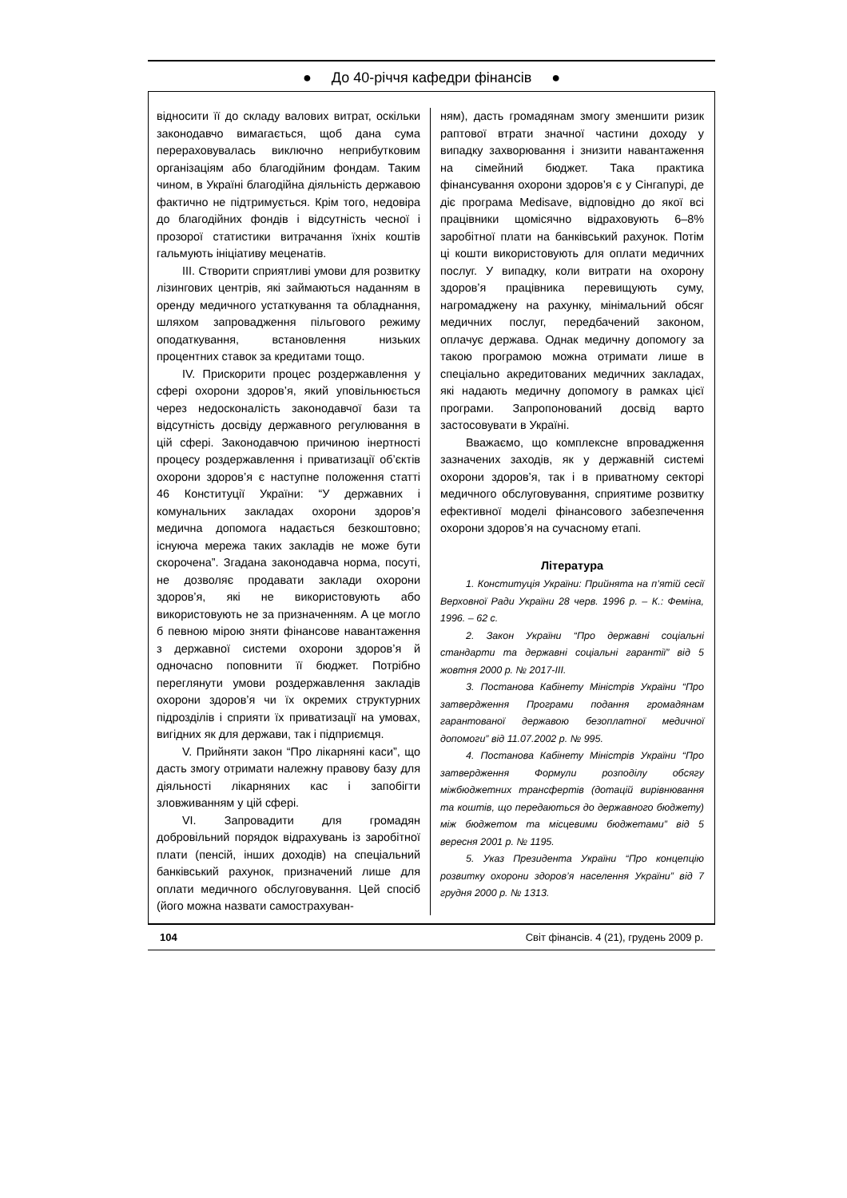● До 40-річчя кафедри фінансів ●
відносити її до складу валових витрат, оскільки законодавчо вимагається, щоб дана сума перераховувалась виключно неприбутковим організаціям або благодійним фондам. Таким чином, в Україні благодійна діяльність державою фактично не підтримується. Крім того, недовіра до благодійних фондів і відсутність чесної і прозорої статистики витрачання їхніх коштів гальмують ініціативу меценатів.
III. Створити сприятливі умови для розвитку лізингових центрів, які займаються наданням в оренду медичного устаткування та обладнання, шляхом запровадження пільгового режиму оподаткування, встановлення низьких процентних ставок за кредитами тощо.
IV. Прискорити процес роздержавлення у сфері охорони здоров’я, який уповільнюється через недосконаліcть законодавчої бази та відсутність досвіду державного регулювання в цій сфері. Законодавчою причиною інертності процесу роздержавлення і приватизації об’єктів охорони здоров’я є наступне положення статті 46 Конституції України: “У державних і комунальних закладах охорони здоров’я медична допомога надається безкоштовно; існуюча мережа таких закладів не може бути скорочена”. Згадана законодавча норма, посуті, не дозволяє продавати заклади охорони здоров’я, які не використовують або використовують не за призначенням. А це могло б певною мірою зняти фінансове навантаження з державної системи охорони здоров’я й одночасно поповнити її бюджет. Потрібно переглянути умови роздержавлення закладів охорони здоров’я чи їх окремих структурних підрозділів і сприяти їх приватизації на умовах, вигідних як для держави, так і підприємця.
V. Прийняти закон “Про лікарняні каси”, що дасть змогу отримати належну правову базу для діяльності лікарняних кас і запобігти зловживанням у цій сфері.
VI. Запровадити для громадян добровільний порядок відрахувань із заробітної плати (пенсій, інших доходів) на спеціальний банківський рахунок, призначений лише для оплати медичного обслуговування. Цей спосіб (його можна назвати самострахуван-
ням), дасть громадянам змогу зменшити ризик раптової втрати значної частини доходу у випадку захворювання і знизити навантаження на сімейний бюджет. Така практика фінансування охорони здоров’я є у Сінгапурі, де діє програма Medisave, відповідно до якої всі працівники щомісячно відраховують 6–8% заробітної плати на банківський рахунок. Потім ці кошти використовують для оплати медичних послуг. У випадку, коли витрати на охорону здоров’я працівника перевищують суму, нагромаджену на рахунку, мінімальний обсяг медичних послуг, передбачений законом, оплачує держава. Однак медичну допомогу за такою програмою можна отримати лише в спеціально акредитованих медичних закладах, які надають медичну допомогу в рамках цієї програми. Запропонований досвід варто застосовувати в Україні.
Вважаємо, що комплексне впровадження зазначених заходів, як у державній системі охорони здоров’я, так і в приватному секторі медичного обслуговування, сприятиме розвитку ефективної моделі фінансового забезпечення охорони здоров’я на сучасному етапі.
Література
1. Конституція України: Прийнята на п’ятій сесії Верховної Ради України 28 черв. 1996 р. – К.: Феміна, 1996. – 62 с.
2. Закон України “Про державні соціальні стандарти та державні соціальні гарантії” від 5 жовтня 2000 р. № 2017-III.
3. Постанова Кабінету Міністрів України “Про затвердження Програми подання громадянам гарантованої державою безоплатної медичної допомоги” від 11.07.2002 р. № 995.
4. Постанова Кабінету Міністрів України “Про затвердження Формули розподілу обсягу міжбюджетних трансфертів (дотацій вирівнювання та коштів, що передаються до державного бюджету) між бюджетом та місцевими бюджетами” від 5 вересня 2001 р. № 1195.
5. Указ Президента України “Про концепцію розвитку охорони здоров’я населення України” від 7 грудня 2000 р. № 1313.
104 Світ фінансів. 4 (21), грудень 2009 р.